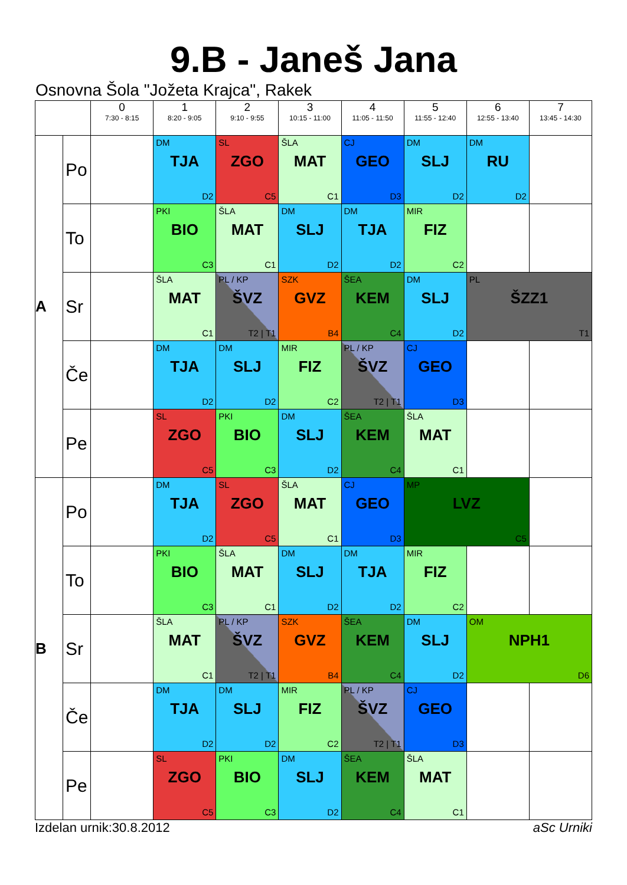9.B - Janeš Jana
Osnovna Šola "Jožeta Krajca", Rakek
| | | 0 7:30 - 8:15 | 1 8:20 - 9:05 | 2 9:10 - 9:55 | 3 10:15 - 11:00 | 4 11:05 - 11:50 | 5 11:55 - 12:40 | 6 12:55 - 13:40 | 7 13:45 - 14:30 |
| --- | --- | --- | --- | --- | --- | --- | --- | --- | --- |
| A | Po | | DM TJA D2 | SL ZGO C5 | ŠLA MAT C1 | CJ GEO D3 | DM SLJ D2 | DM RU D2 | |
| | To | | PKI BIO C3 | ŠLA MAT C1 | DM SLJ D2 | DM TJA D2 | MIR FIZ C2 | | |
| | Sr | | ŠLA MAT C1 | PL / KP ŠVZ T2 / T1 | SZK GVZ B4 | ŠEA KEM C4 | DM SLJ D2 | PL ŠZZ1 T1 | |
| | Če | | DM TJA D2 | DM SLJ D2 | MIR FIZ C2 | PL / KP ŠVZ T2 / T1 | CJ GEO D3 | | |
| | Pe | | SL ZGO C5 | PKI BIO C3 | DM SLJ D2 | ŠEA KEM C4 | ŠLA MAT C1 | | |
| B | Po | | DM TJA D2 | SL ZGO C5 | ŠLA MAT C1 | CJ GEO D3 | MP LVZ C5 | | |
| | To | | PKI BIO C3 | ŠLA MAT C1 | DM SLJ D2 | DM TJA D2 | MIR FIZ C2 | | |
| | Sr | | ŠLA MAT C1 | PL / KP ŠVZ T2 / T1 | SZK GVZ B4 | ŠEA KEM C4 | DM SLJ D2 | OM NPH1 D6 | |
| | Če | | DM TJA D2 | DM SLJ D2 | MIR FIZ C2 | PL / KP ŠVZ T2 / T1 | CJ GEO D3 | | |
| | Pe | | SL ZGO C5 | PKI BIO C3 | DM SLJ D2 | ŠEA KEM C4 | ŠLA MAT C1 | | |
Izdelan urnik:30.8.2012 aSc Urniki